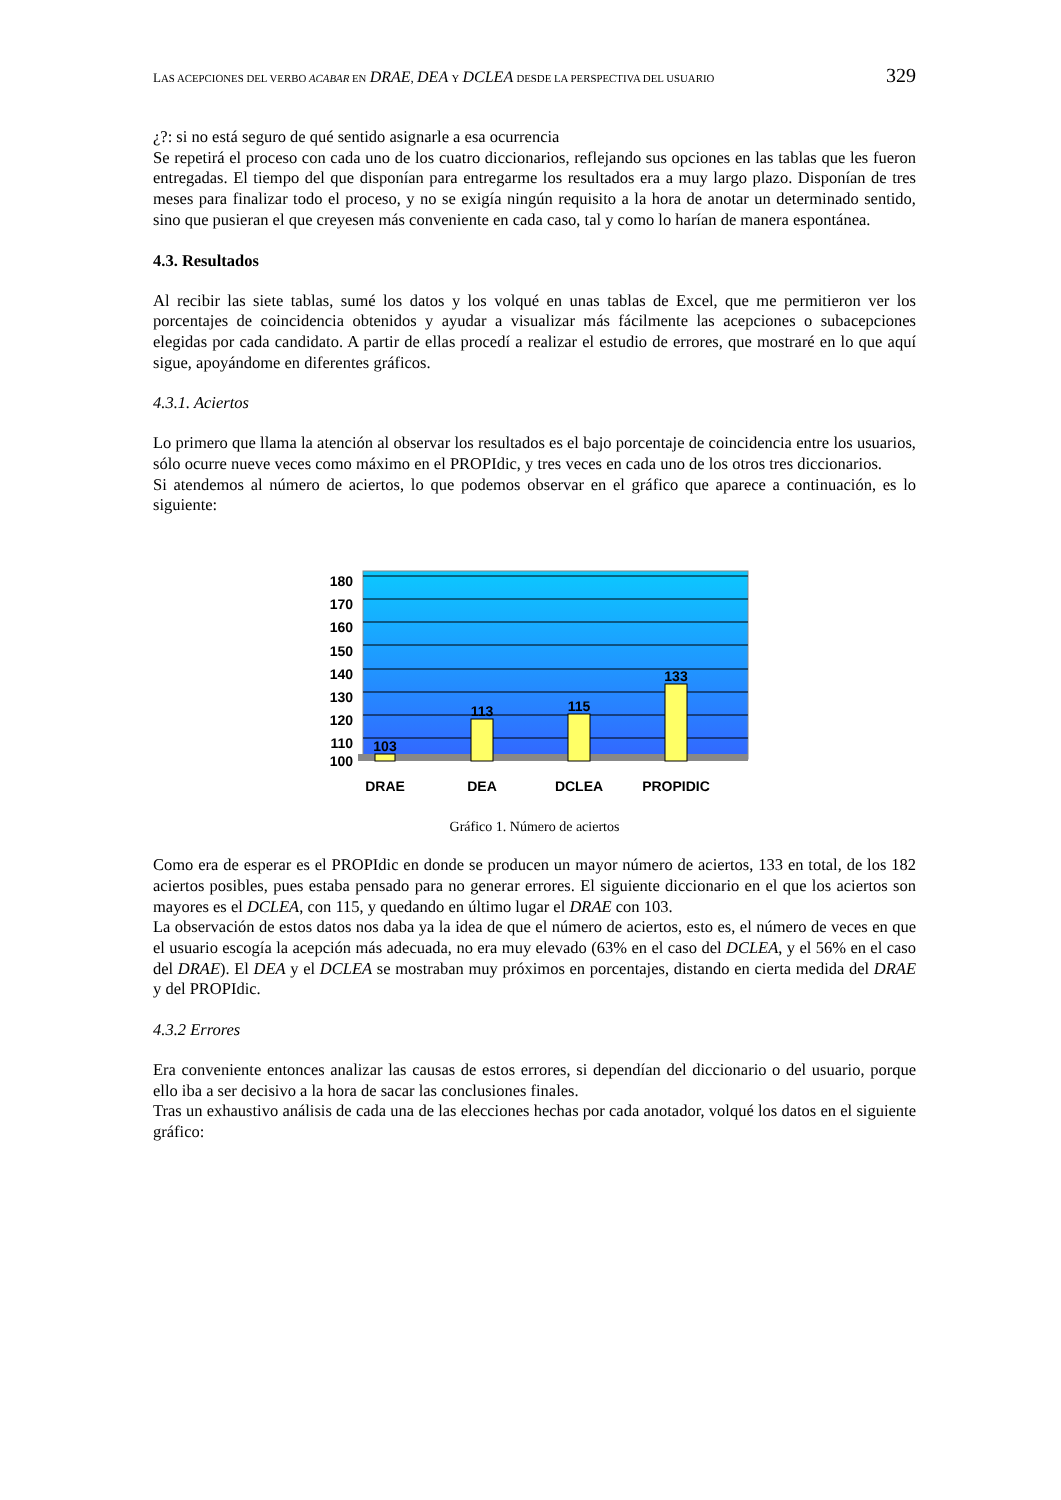LAS ACEPCIONES DEL VERBO ACABAR EN DRAE, DEA Y DCLEA DESDE LA PERSPECTIVA DEL USUARIO 329
¿?: si no está seguro de qué sentido asignarle a esa ocurrencia
Se repetirá el proceso con cada uno de los cuatro diccionarios, reflejando sus opciones en las tablas que les fueron entregadas. El tiempo del que disponían para entregarme los resultados era a muy largo plazo. Disponían de tres meses para finalizar todo el proceso, y no se exigía ningún requisito a la hora de anotar un determinado sentido, sino que pusieran el que creyesen más conveniente en cada caso, tal y como lo harían de manera espontánea.
4.3. Resultados
Al recibir las siete tablas, sumé los datos y los volqué en unas tablas de Excel, que me permitieron ver los porcentajes de coincidencia obtenidos y ayudar a visualizar más fácilmente las acepciones o subacepciones elegidas por cada candidato. A partir de ellas procedí a realizar el estudio de errores, que mostraré en lo que aquí sigue, apoyándome en diferentes gráficos.
4.3.1. Aciertos
Lo primero que llama la atención al observar los resultados es el bajo porcentaje de coincidencia entre los usuarios, sólo ocurre nueve veces como máximo en el PROPIdic, y tres veces en cada uno de los otros tres diccionarios.
Si atendemos al número de aciertos, lo que podemos observar en el gráfico que aparece a continuación, es lo siguiente:
180
170
160
150
140
130
120
110
100
103
113
115
133
DRAE
DEA
DCLEA
PROPIDIC
Gráfico 1. Número de aciertos
Como era de esperar es el PROPIdic en donde se producen un mayor número de aciertos, 133 en total, de los 182 aciertos posibles, pues estaba pensado para no generar errores. El siguiente diccionario en el que los aciertos son mayores es el DCLEA, con 115, y quedando en último lugar el DRAE con 103.
La observación de estos datos nos daba ya la idea de que el número de aciertos, esto es, el número de veces en que el usuario escogía la acepción más adecuada, no era muy elevado (63% en el caso del DCLEA, y el 56% en el caso del DRAE). El DEA y el DCLEA se mostraban muy próximos en porcentajes, distando en cierta medida del DRAE y del PROPIdic.
4.3.2 Errores
Era conveniente entonces analizar las causas de estos errores, si dependían del diccionario o del usuario, porque ello iba a ser decisivo a la hora de sacar las conclusiones finales.
Tras un exhaustivo análisis de cada una de las elecciones hechas por cada anotador, volqué los datos en el siguiente gráfico: